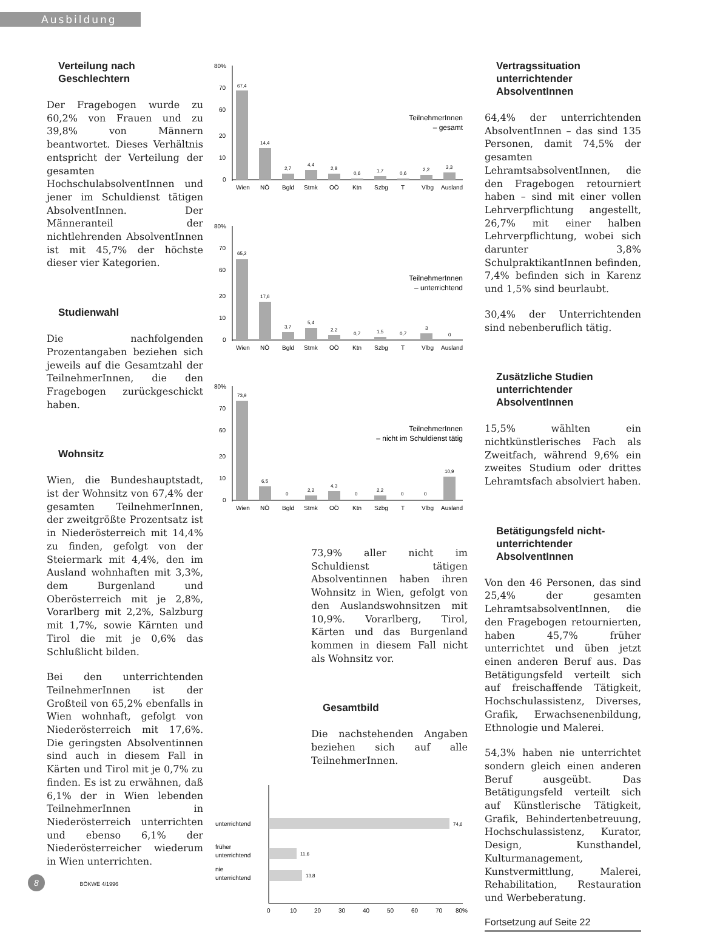Ausbildung
Verteilung nach
Geschlechtern
Der Fragebogen wurde zu 60,2% von Frauen und zu 39,8% von Männern beantwortet. Dieses Verhältnis entspricht der Verteilung der gesamten HochschulabsolventInnen und jener im Schuldienst tätigen AbsolventInnen. Der Männeranteil der nichtlehrenden AbsolventInnen ist mit 45,7% der höchste dieser vier Kategorien.
Studienwahl
Die nachfolgenden Prozentangaben beziehen sich jeweils auf die Gesamtzahl der TeilnehmerInnen, die den Fragebogen zurückgeschickt haben.
Wohnsitz
Wien, die Bundeshauptstadt, ist der Wohnsitz von 67,4% der gesamten TeilnehmerInnen, der zweitgrößte Prozentsatz ist in Niederösterreich mit 14,4% zu finden, gefolgt von der Steiermark mit 4,4%, den im Ausland wohnhaften mit 3,3%, dem Burgenland und Oberösterreich mit je 2,8%, Vorarlberg mit 2,2%, Salzburg mit 1,7%, sowie Kärnten und Tirol die mit je 0,6% das Schlußlicht bilden.
Bei den unterrichtenden TeilnehmerInnen ist der Großteil von 65,2% ebenfalls in Wien wohnhaft, gefolgt von Niederösterreich mit 17,6%. Die geringsten Absolventinnen sind auch in diesem Fall in Kärten und Tirol mit je 0,7% zu finden. Es ist zu erwähnen, daß 6,1% der in Wien lebenden TeilnehmerInnen in Niederösterreich unterrichten und ebenso 6,1% der Niederösterreicher wiederum in Wien unterrichten.
80%
70
60
20
10
0
67,4
14,4
2,7
4,4
2,8
0,6
1,7
0,6
2,2
3,3
Wien
NÖ
Bgld
Stmk
OÖ
Ktn
Szbg
T
Vlbg
Ausland
TeilnehmerInnen
– gesamt
80%
70
60
20
10
0
65,2
17,6
3,7
5,4
2,2
0,7
1,5
0,7
3
0
Wien
NÖ
Bgld
Stmk
OÖ
Ktn
Szbg
T
Vlbg
Ausland
TeilnehmerInnen
– unterrichtend
80%
70
60
20
10
0
73,9
6,5
0
2,2
4,3
0
2,2
0
0
10,9
Wien
NÖ
Bgld
Stmk
OÖ
Ktn
Szbg
T
Vlbg
Ausland
TeilnehmerInnen
– nicht im Schuldienst tätig
73,9% aller nicht im Schuldienst tätigen Absolventinnen haben ihren Wohnsitz in Wien, gefolgt von den Auslandswohnsitzen mit 10,9%. Vorarlberg, Tirol, Kärten und das Burgenland kommen in diesem Fall nicht als Wohnsitz vor.
Gesamtbild
Die nachstehenden Angaben beziehen sich auf alle TeilnehmerInnen.
unterrichtend
früher
unterrichtend
nie
unterrichtend
74,6
11,6
13,8
0
10
20
30
40
50
60
70
80%
Vertragssituation
unterrichtender
AbsolventInnen
64,4% der unterrichtenden AbsolventInnen – das sind 135 Personen, damit 74,5% der gesamten LehramtsabsolventInnen, die den Fragebogen retourniert haben – sind mit einer vollen Lehrverpflichtung angestellt, 26,7% mit einer halben Lehrverpflichtung, wobei sich darunter 3,8% SchulpraktikantInnen befinden, 7,4% befinden sich in Karenz und 1,5% sind beurlaubt.
30,4% der Unterrichtenden sind nebenberuflich tätig.
Zusätzliche Studien
unterrichtender
AbsolventInnen
15,5% wählten ein nichtkünstlerisches Fach als Zweitfach, während 9,6% ein zweites Studium oder drittes Lehramtsfach absolviert haben.
Betätigungsfeld nicht-
unterrichtender
AbsolventInnen
Von den 46 Personen, das sind 25,4% der gesamten LehramtsabsolventInnen, die den Fragebogen retournierten, haben 45,7% früher unterrichtet und üben jetzt einen anderen Beruf aus. Das Betätigungsfeld verteilt sich auf freischaffende Tätigkeit, Hochschulassistenz, Diverses, Grafik, Erwachsenenbildung, Ethnologie und Malerei.
54,3% haben nie unterrichtet sondern gleich einen anderen Beruf ausgeübt. Das Betätigungsfeld verteilt sich auf Künstlerische Tätigkeit, Grafik, Behindertenbetreuung, Hochschulassistenz, Kurator, Design, Kunsthandel, Kulturmanagement, Kunstvermittlung, Malerei, Rehabilitation, Restauration und Werbeberatung.
Fortsetzung auf Seite 22
8 BÖKWE 4/1996